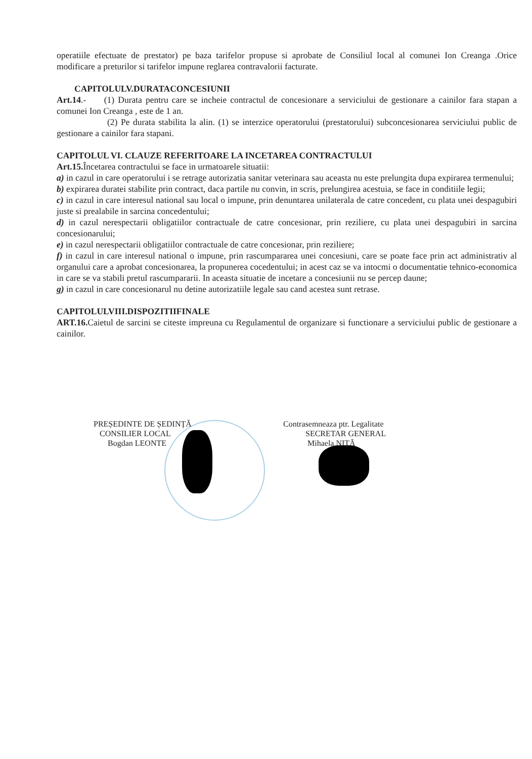operatiile efectuate de prestator) pe baza tarifelor propuse si aprobate de Consiliul local al comunei Ion Creanga .Orice modificare a preturilor si tarifelor impune reglarea contravalorii facturate.
CAPITOLULV.DURATACONCESIUNII
Art.14.- (1) Durata pentru care se incheie contractul de concesionare a serviciului de gestionare a cainilor fara stapan a comunei Ion Creanga , este de 1 an.
(2) Pe durata stabilita la alin. (1) se interzice operatorului (prestatorului) subconcesionarea serviciului public de gestionare a cainilor fara stapani.
CAPITOLUL VI. CLAUZE REFERITOARE LA INCETAREA CONTRACTULUI
Art.15. Încetarea contractului se face in urmatoarele situatii:
a) in cazul in care operatorului i se retrage autorizatia sanitar veterinara sau aceasta nu este prelungita dupa expirarea termenului;
b) expirarea duratei stabilite prin contract, daca partile nu convin, in scris, prelungirea acestuia, se face in conditiile legii;
c) in cazul in care interesul national sau local o impune, prin denuntarea unilaterala de catre concedent, cu plata unei despagubiri juste si prealabile in sarcina concedentului;
d) in cazul nerespectarii obligatiilor contractuale de catre concesionar, prin reziliere, cu plata unei despagubiri in sarcina concesionarului;
e) in cazul nerespectarii obligatiilor contractuale de catre concesionar, prin reziliere;
f) in cazul in care interesul national o impune, prin rascumpararea unei concesiuni, care se poate face prin act administrativ al organului care a aprobat concesionarea, la propunerea cocedentului; in acest caz se va intocmi o documentatie tehnico-economica in care se va stabili pretul rascumpararii. In aceasta situatie de incetare a concesiunii nu se percep daune;
g) in cazul in care concesionarul nu detine autorizatiile legale sau cand acestea sunt retrase.
CAPITOLULVIII.DISPOZITIIFINALE
ART.16. Caietul de sarcini se citeste impreuna cu Regulamentul de organizare si functionare a serviciului public de gestionare a cainilor.
PREȘEDINTE DE ȘEDINȚĂ
CONSILIER LOCAL
Bogdan LEONTE
Contrasemneaza ptr. Legalitate
SECRETAR GENERAL
Mihaela NIȚĂ